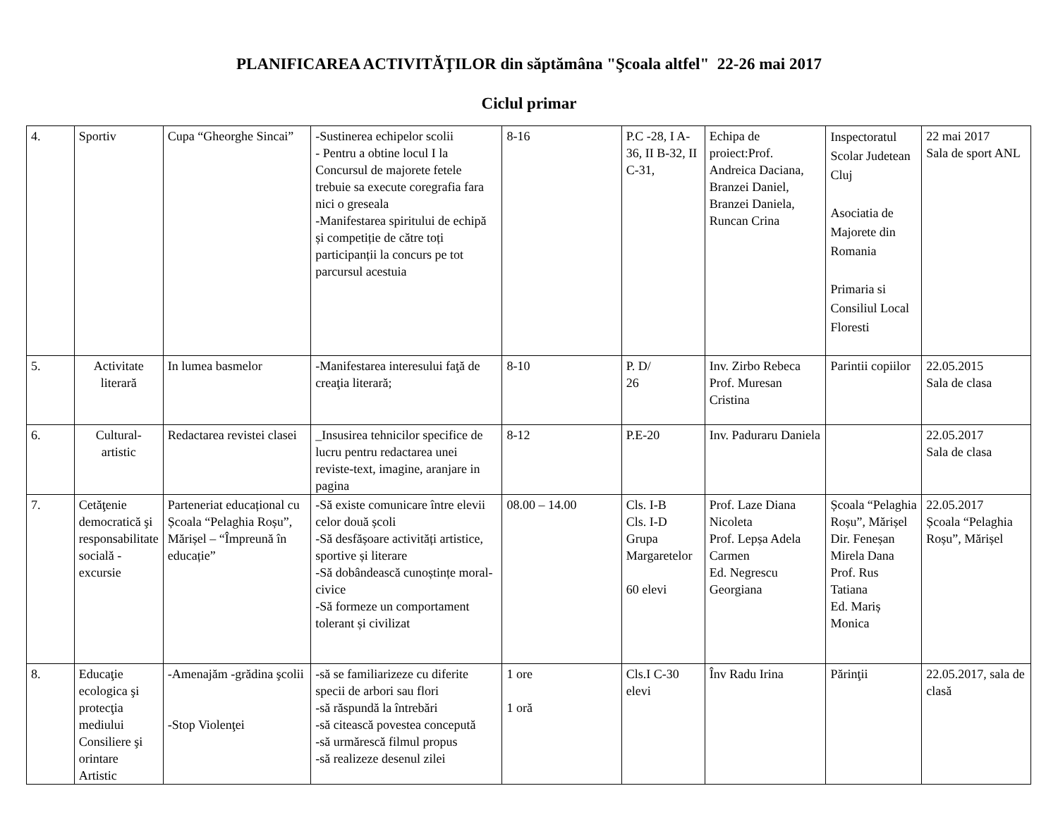PLANIFICAREA ACTIVITĂŢILOR din săptămâna "Şcoala altfel" 22-26 mai 2017
Ciclul primar
| 4. | Sportiv | Cupa “Gheorghe Sincai” | -Sustinerea echipelor scolii - Pentru a obtine locul I la Concursul de majorete fetele trebuie sa execute coregrafia fara nici o greseala -Manifestarea spiritului de echipă și competiție de către toți participanții la concurs pe tot parcursul acestuia | 8-16 | P.C -28, I A-36, II B-32, II C-31, | Echipa de proiect:Prof. Andreica Daciana, Branzei Daniel, Branzei Daniela, Runcan Crina | Inspectoratul Scolar Judetean Cluj Asociatia de Majorete din Romania Primaria si Consiliul Local Floresti | 22 mai 2017 Sala de sport ANL |
| 5. | Activitate literară | In lumea basmelor | -Manifestarea interesului faţă de creaţia literară; | 8-10 | P. D/ 26 | Inv. Zirbo Rebeca Prof. Muresan Cristina | Parintii copiilor | 22.05.2015 Sala de clasa |
| 6. | Cultural-artistic | Redactarea revistei clasei | _Insusirea tehnicilor specifice de lucru pentru redactarea unei reviste-text, imagine, aranjare in pagina | 8-12 | P.E-20 | Inv. Paduraru Daniela | | 22.05.2017 Sala de clasa |
| 7. | Cetăţenie democratică şi responsabilitate socială - excursie | Parteneriat educațional cu Școala “Pelaghia Roșu”, Mărișel – “Împreună în educație” | -Să existe comunicare între elevii celor două școli -Să desfășoare activități artistice, sportive și literare -Să dobândească cunoștințe moral-civice -Să formeze un comportament tolerant și civilizat | 08.00 – 14.00 | Cls. I-B Cls. I-D Grupa Margaretelor 60 elevi | Prof. Laze Diana Nicoleta Prof. Lepșa Adela Carmen Ed. Negrescu Georgiana | Școala “Pelaghia Roșu”, Mărișel Dir. Feneșan Mirela Dana Prof. Rus Tatiana Ed. Mariș Monica | 22.05.2017 Școala “Pelaghia Roșu”, Mărișel |
| 8. | Educaţie ecologica şi protecţia mediului Consiliere şi orintare Artistic | -Amenajăm -grădina şcolii -Stop Violenţei | -să se familiarizeze cu diferite specii de arbori sau flori -să răspundă la întrebări -să citească povestea concepută -să urmărescă filmul propus -să realizeze desenul zilei | 1 ore 1 oră | Cls.I C-30 elevi | Înv Radu Irina | Părinţii | 22.05.2017, sala de clasă |